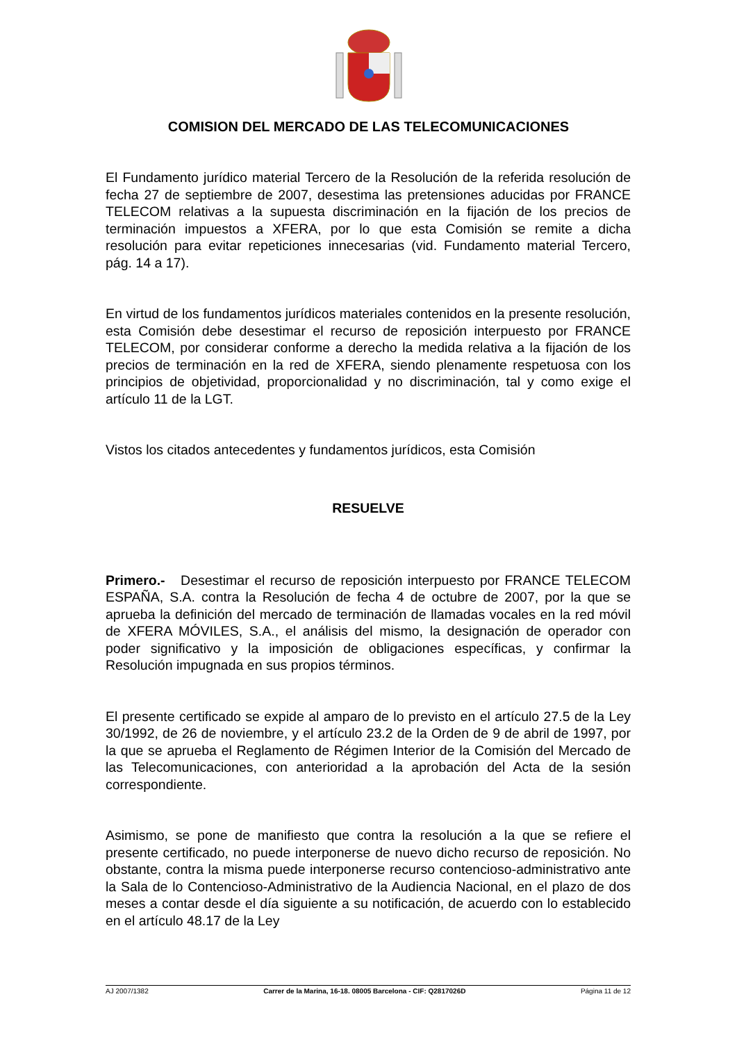COMISION DEL MERCADO DE LAS TELECOMUNICACIONES
El Fundamento jurídico material Tercero de la Resolución de la referida resolución de fecha 27 de septiembre de 2007, desestima las pretensiones aducidas por FRANCE TELECOM relativas a la supuesta discriminación en la fijación de los precios de terminación impuestos a XFERA, por lo que esta Comisión se remite a dicha resolución para evitar repeticiones innecesarias (vid. Fundamento material Tercero, pág. 14 a 17).
En virtud de los fundamentos jurídicos materiales contenidos en la presente resolución, esta Comisión debe desestimar el recurso de reposición interpuesto por FRANCE TELECOM, por considerar conforme a derecho la medida relativa a la fijación de los precios de terminación en la red de XFERA, siendo plenamente respetuosa con los principios de objetividad, proporcionalidad y no discriminación, tal y como exige el artículo 11 de la LGT.
Vistos los citados antecedentes y fundamentos jurídicos, esta Comisión
RESUELVE
Primero.- Desestimar el recurso de reposición interpuesto por FRANCE TELECOM ESPAÑA, S.A. contra la Resolución de fecha 4 de octubre de 2007, por la que se aprueba la definición del mercado de terminación de llamadas vocales en la red móvil de XFERA MÓVILES, S.A., el análisis del mismo, la designación de operador con poder significativo y la imposición de obligaciones específicas, y confirmar la Resolución impugnada en sus propios términos.
El presente certificado se expide al amparo de lo previsto en el artículo 27.5 de la Ley 30/1992, de 26 de noviembre, y el artículo 23.2 de la Orden de 9 de abril de 1997, por la que se aprueba el Reglamento de Régimen Interior de la Comisión del Mercado de las Telecomunicaciones, con anterioridad a la aprobación del Acta de la sesión correspondiente.
Asimismo, se pone de manifiesto que contra la resolución a la que se refiere el presente certificado, no puede interponerse de nuevo dicho recurso de reposición. No obstante, contra la misma puede interponerse recurso contencioso-administrativo ante la Sala de lo Contencioso-Administrativo de la Audiencia Nacional, en el plazo de dos meses a contar desde el día siguiente a su notificación, de acuerdo con lo establecido en el artículo 48.17 de la Ley
AJ 2007/1382 Carrer de la Marina, 16-18. 08005 Barcelona - CIF: Q2817026D Página 11 de 12